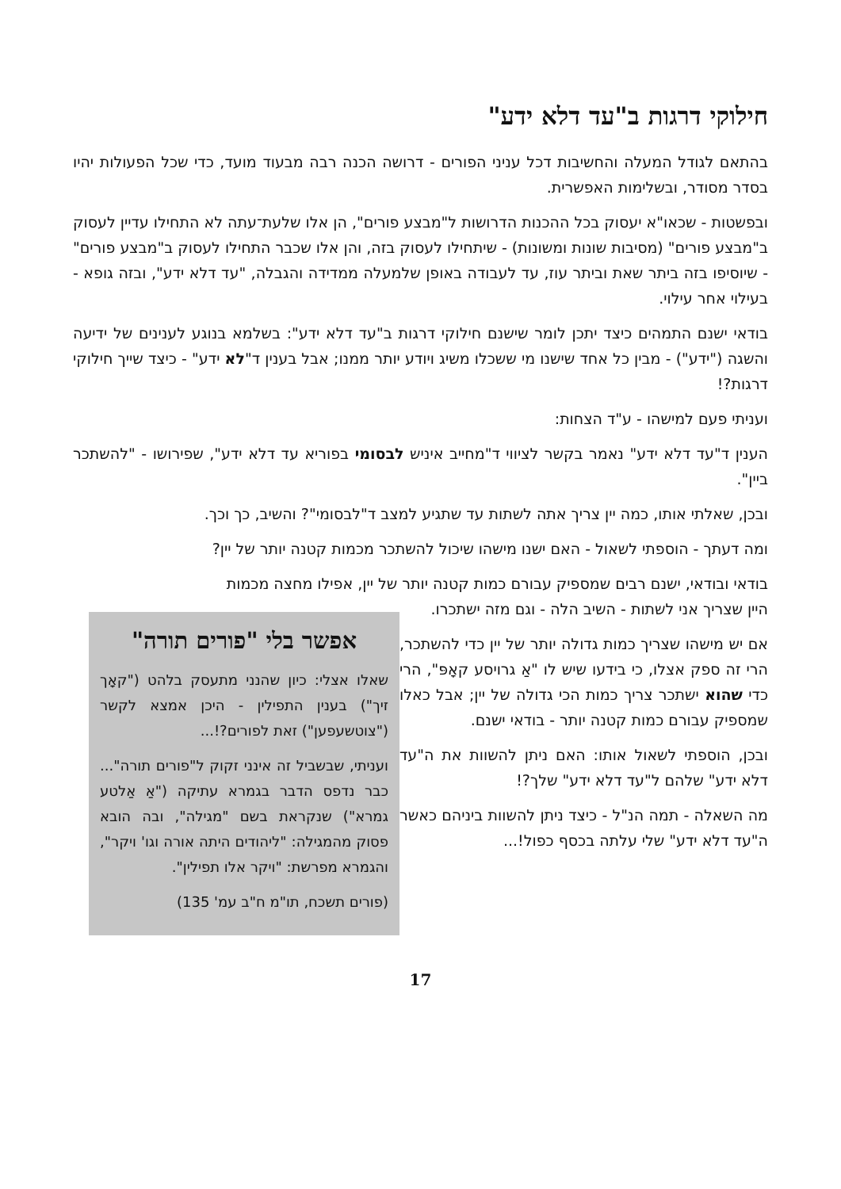חילוקי דרגות ב"עד דלא ידע"
בהתאם לגודל המעלה והחשיבות דכל עניני הפורים - דרושה הכנה רבה מבעוד מועד, כדי שכל הפעולות יהיו בסדר מסודר, ובשלימות האפשרית.
ובפשטות - שכאו"א יעסוק בכל ההכנות הדרושות ל"מבצע פורים", הן אלו שלעת־עתה לא התחילו עדיין לעסוק ב"מבצע פורים" (מסיבות שונות ומשונות) - שיתחילו לעסוק בזה, והן אלו שכבר התחילו לעסוק ב"מבצע פורים" - שיוסיפו בזה ביתר שאת וביתר עוז, עד לעבודה באופן שלמעלה ממדידה והגבלה, "עד דלא ידע", ובזה גופא - בעילוי אחר עילוי.
בודאי ישנם התמהים כיצד יתכן לומר שישנם חילוקי דרגות ב"עד דלא ידע": בשלמא בנוגע לענינים של ידיעה והשגה ("ידע") - מבין כל אחד שישנו מי ששכלו משיג ויודע יותר ממנו; אבל בענין ד"לא ידע" - כיצד שייך חילוקי דרגות?!
ועניתי פעם למישהו - ע"ד הצחות:
הענין ד"עד דלא ידע" נאמר בקשר לציווי ד"מחייב איניש לבסומי בפוריא עד דלא ידע", שפירושו - "להשתכר ביין".
ובכן, שאלתי אותו, כמה יין צריך אתה לשתות עד שתגיע למצב ד"לבסומי"? והשיב, כך וכך.
ומה דעתך - הוספתי לשאול - האם ישנו מישהו שיכול להשתכר מכמות קטנה יותר של יין?
בודאי ובודאי, ישנם רבים שמספיק עבורם כמות קטנה יותר של יין, אפילו מחצה מכמות
אפשר בלי "פורים תורה"
שאלו אצלי: כיון שהנני מתעסק בלהט ("קאָך זיך") בענין התפילין - היכן אמצא לקשר ("צוטשעפען") זאת לפורים?!...
ועניתי, שבשביל זה אינני זקוק ל"פורים תורה"... כבר נדפס הדבר בגמרא עתיקה ("אַ אַלטע גמרא") שנקראת בשם "מגילה", ובה הובא פסוק מהמגילה: "ליהודים היתה אורה וגו' ויקר", והגמרא מפרשת: "ויקר אלו תפילין".
(פורים תשכח, תו"מ ח"ב עמ' 135)
היין שצריך אני לשתות - השיב הלה - וגם מזה ישתכרו.
אם יש מישהו שצריך כמות גדולה יותר של יין כדי להשתכר, הרי זה ספק אצלו, כי בידעו שיש לו "אַ גרויסע קאָפּ", הרי כדי שהוא ישתכר צריך כמות הכי גדולה של יין; אבל כאלו שמספיק עבורם כמות קטנה יותר - בודאי ישנם.
ובכן, הוספתי לשאול אותו: האם ניתן להשוות את ה"עד דלא ידע" שלהם ל"עד דלא ידע" שלך?!
מה השאלה - תמה הנ"ל - כיצד ניתן להשוות ביניהם כאשר ה"עד דלא ידע" שלי עלתה בכסף כפול!...
17